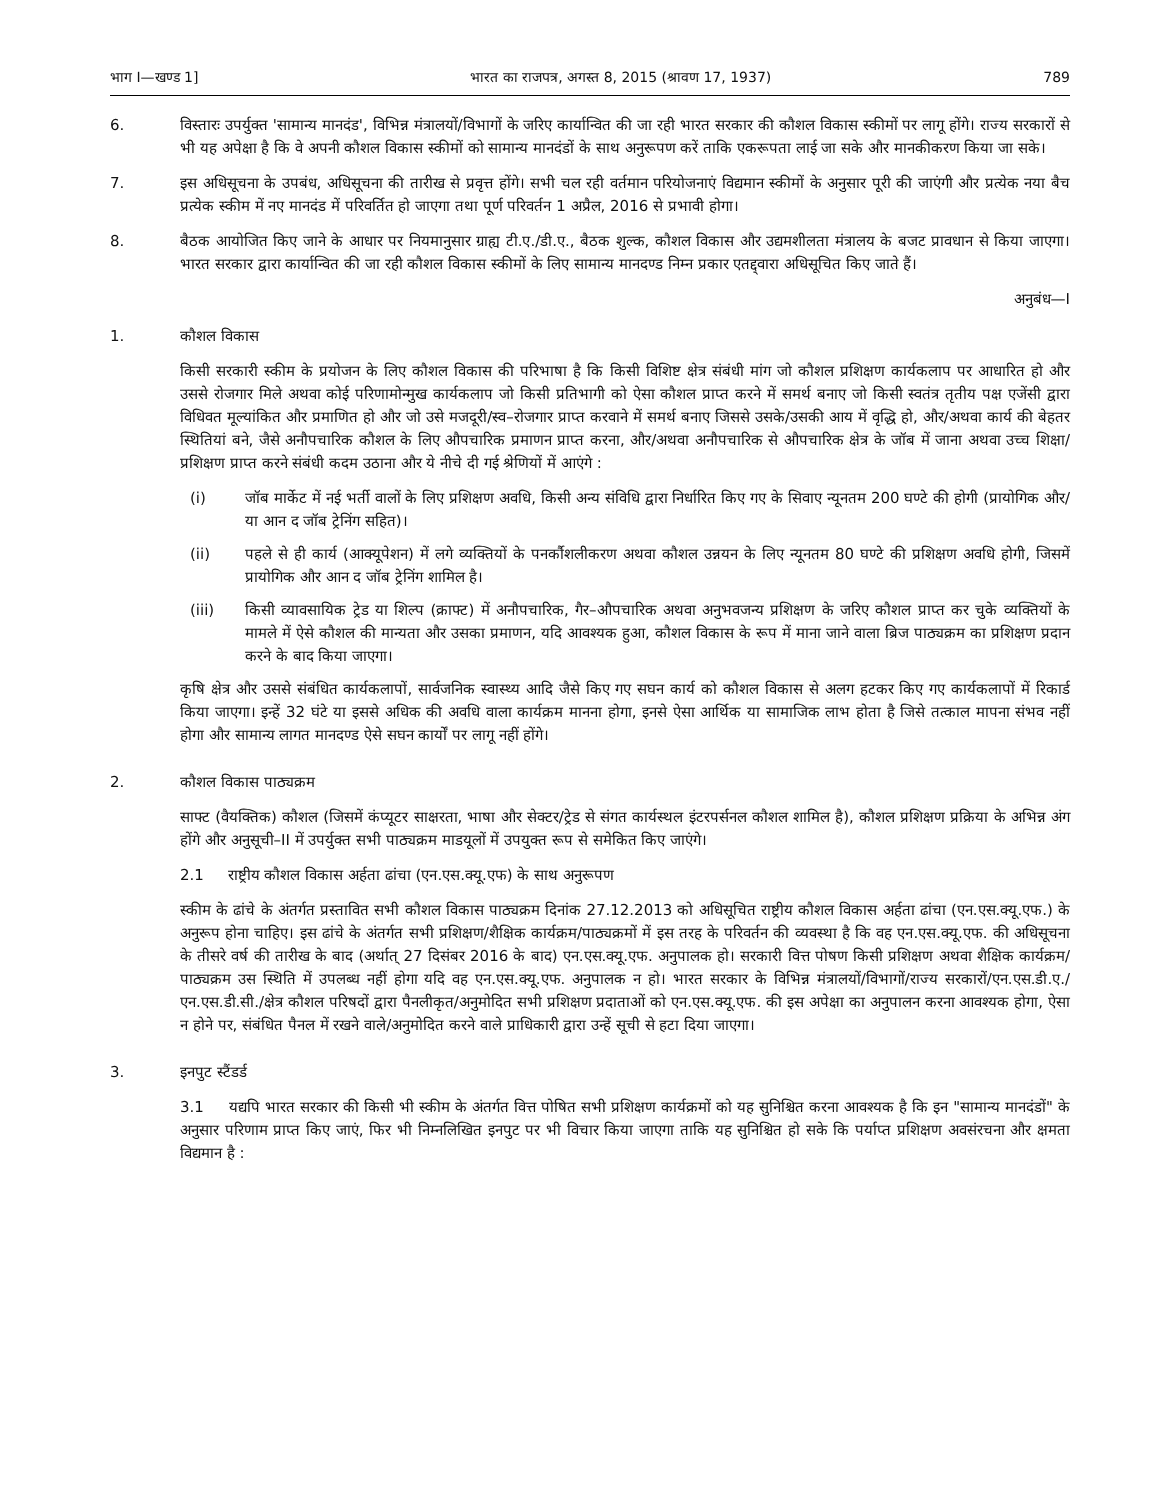भाग I—खण्ड 1] भारत का राजपत्र, अगस्त 8, 2015 (श्रावण 17, 1937) 789
6. विस्तारः उपर्युक्त 'सामान्य मानदंड', विभिन्न मंत्रालयों/विभागों के जरिए कार्यान्वित की जा रही भारत सरकार की कौशल विकास स्कीमों पर लागू होंगे। राज्य सरकारों से भी यह अपेक्षा है कि वे अपनी कौशल विकास स्कीमों को सामान्य मानदंडों के साथ अनुरूपण करें ताकि एकरूपता लाई जा सके और मानकीकरण किया जा सके।
7. इस अधिसूचना के उपबंध, अधिसूचना की तारीख से प्रवृत्त होंगे। सभी चल रही वर्तमान परियोजनाएं विद्यमान स्कीमों के अनुसार पूरी की जाएंगी और प्रत्येक नया बैच प्रत्येक स्कीम में नए मानदंड में परिवर्तित हो जाएगा तथा पूर्ण परिवर्तन 1 अप्रैल, 2016 से प्रभावी होगा।
8. बैठक आयोजित किए जाने के आधार पर नियमानुसार ग्राह्य टी.ए./डी.ए., बैठक शुल्क, कौशल विकास और उद्यमशीलता मंत्रालय के बजट प्रावधान से किया जाएगा। भारत सरकार द्वारा कार्यान्वित की जा रही कौशल विकास स्कीमों के लिए सामान्य मानदण्ड निम्न प्रकार एतद्द्वारा अधिसूचित किए जाते हैं।
अनुबंध—I
1. कौशल विकास
किसी सरकारी स्कीम के प्रयोजन के लिए कौशल विकास की परिभाषा है कि किसी विशिष्ट क्षेत्र संबंधी मांग जो कौशल प्रशिक्षण कार्यकलाप पर आधारित हो और उससे रोजगार मिले अथवा कोई परिणामोन्मुख कार्यकलाप जो किसी प्रतिभागी को ऐसा कौशल प्राप्त करने में समर्थ बनाए जो किसी स्वतंत्र तृतीय पक्ष एजेंसी द्वारा विधिवत मूल्यांकित और प्रमाणित हो और जो उसे मजदूरी/स्व–रोजगार प्राप्त करवाने में समर्थ बनाए जिससे उसके/उसकी आय में वृद्धि हो, और/अथवा कार्य की बेहतर स्थितियां बने, जैसे अनौपचारिक कौशल के लिए औपचारिक प्रमाणन प्राप्त करना, और/अथवा अनौपचारिक से औपचारिक क्षेत्र के जॉब में जाना अथवा उच्च शिक्षा/प्रशिक्षण प्राप्त करने संबंधी कदम उठाना और ये नीचे दी गई श्रेणियों में आएंगे :
(i) जॉब मार्केट में नई भर्ती वालों के लिए प्रशिक्षण अवधि, किसी अन्य संविधि द्वारा निर्धारित किए गए के सिवाए न्यूनतम 200 घण्टे की होगी (प्रायोगिक और/या आन द जॉब ट्रेनिंग सहित)।
(ii) पहले से ही कार्य (आक्यूपेशन) में लगे व्यक्तियों के पनर्कौशलीकरण अथवा कौशल उन्नयन के लिए न्यूनतम 80 घण्टे की प्रशिक्षण अवधि होगी, जिसमें प्रायोगिक और आन द जॉब ट्रेनिंग शामिल है।
(iii) किसी व्यावसायिक ट्रेड या शिल्प (क्राफ्ट) में अनौपचारिक, गैर–औपचारिक अथवा अनुभवजन्य प्रशिक्षण के जरिए कौशल प्राप्त कर चुके व्यक्तियों के मामले में ऐसे कौशल की मान्यता और उसका प्रमाणन, यदि आवश्यक हुआ, कौशल विकास के रूप में माना जाने वाला ब्रिज पाठ्यक्रम का प्रशिक्षण प्रदान करने के बाद किया जाएगा।
कृषि क्षेत्र और उससे संबंधित कार्यकलापों, सार्वजनिक स्वास्थ्य आदि जैसे किए गए सघन कार्य को कौशल विकास से अलग हटकर किए गए कार्यकलापों में रिकार्ड किया जाएगा। इन्हें 32 घंटे या इससे अधिक की अवधि वाला कार्यक्रम मानना होगा, इनसे ऐसा आर्थिक या सामाजिक लाभ होता है जिसे तत्काल मापना संभव नहीं होगा और सामान्य लागत मानदण्ड ऐसे सघन कार्यों पर लागू नहीं होंगे।
2. कौशल विकास पाठ्यक्रम
साफ्ट (वैयक्तिक) कौशल (जिसमें कंप्यूटर साक्षरता, भाषा और सेक्टर/ट्रेड से संगत कार्यस्थल इंटरपर्सनल कौशल शामिल है), कौशल प्रशिक्षण प्रक्रिया के अभिन्न अंग होंगे और अनुसूची–II में उपर्युक्त सभी पाठ्यक्रम माडयूलों में उपयुक्त रूप से समेकित किए जाएंगे।
2.1 राष्ट्रीय कौशल विकास अर्हता ढांचा (एन.एस.क्यू.एफ) के साथ अनुरूपण
स्कीम के ढांचे के अंतर्गत प्रस्तावित सभी कौशल विकास पाठ्यक्रम दिनांक 27.12.2013 को अधिसूचित राष्ट्रीय कौशल विकास अर्हता ढांचा (एन.एस.क्यू.एफ.) के अनुरूप होना चाहिए। इस ढांचे के अंतर्गत सभी प्रशिक्षण/शैक्षिक कार्यक्रम/पाठ्यक्रमों में इस तरह के परिवर्तन की व्यवस्था है कि वह एन.एस.क्यू.एफ. की अधिसूचना के तीसरे वर्ष की तारीख के बाद (अर्थात् 27 दिसंबर 2016 के बाद) एन.एस.क्यू.एफ. अनुपालक हो। सरकारी वित्त पोषण किसी प्रशिक्षण अथवा शैक्षिक कार्यक्रम/पाठ्यक्रम उस स्थिति में उपलब्ध नहीं होगा यदि वह एन.एस.क्यू.एफ. अनुपालक न हो। भारत सरकार के विभिन्न मंत्रालयों/विभागों/राज्य सरकारों/एन.एस.डी.ए./एन.एस.डी.सी./क्षेत्र कौशल परिषदों द्वारा पैनलीकृत/अनुमोदित सभी प्रशिक्षण प्रदाताओं को एन.एस.क्यू.एफ. की इस अपेक्षा का अनुपालन करना आवश्यक होगा, ऐसा न होने पर, संबंधित पैनल में रखने वाले/अनुमोदित करने वाले प्राधिकारी द्वारा उन्हें सूची से हटा दिया जाएगा।
3. इनपुट स्टैंडर्ड
3.1 यद्यपि भारत सरकार की किसी भी स्कीम के अंतर्गत वित्त पोषित सभी प्रशिक्षण कार्यक्रमों को यह सुनिश्चित करना आवश्यक है कि इन "सामान्य मानदंडों" के अनुसार परिणाम प्राप्त किए जाएं, फिर भी निम्नलिखित इनपुट पर भी विचार किया जाएगा ताकि यह सुनिश्चित हो सके कि पर्याप्त प्रशिक्षण अवसंरचना और क्षमता विद्यमान है :